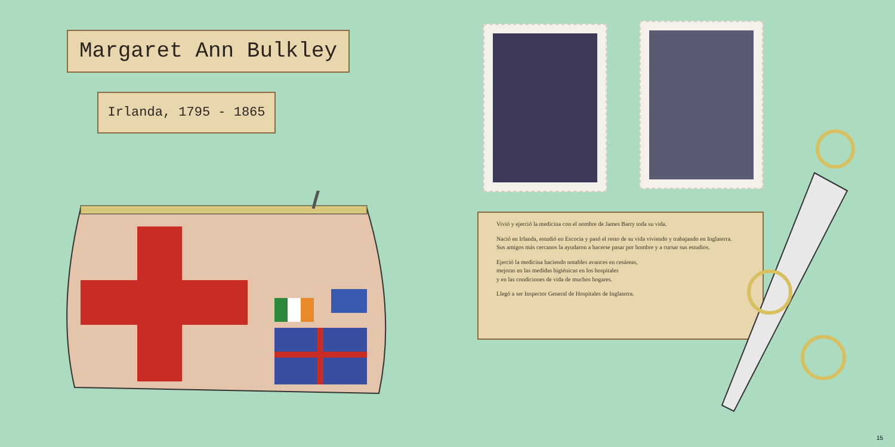Margaret Ann Bulkley
Irlanda, 1795 - 1865
Vivió y ejerció la medicina con el nombre de James Barry toda su vida.
Nació en Irlanda, estudió en Escocia y pasó el resto de su vida viviendo y trabajando en Inglaterra.
Sus amigos más cercanos la ayudaron a hacerse pasar por hombre y a cursar sus estudios.
Ejerció la medicina haciendo notables avances en cesáreas,
mejoras en las medidas higiénicas en los hospitales
y en las condiciones de vida de muchos hogares.
Llegó a ser Inspector General de Hospitales de Inglaterra.
15